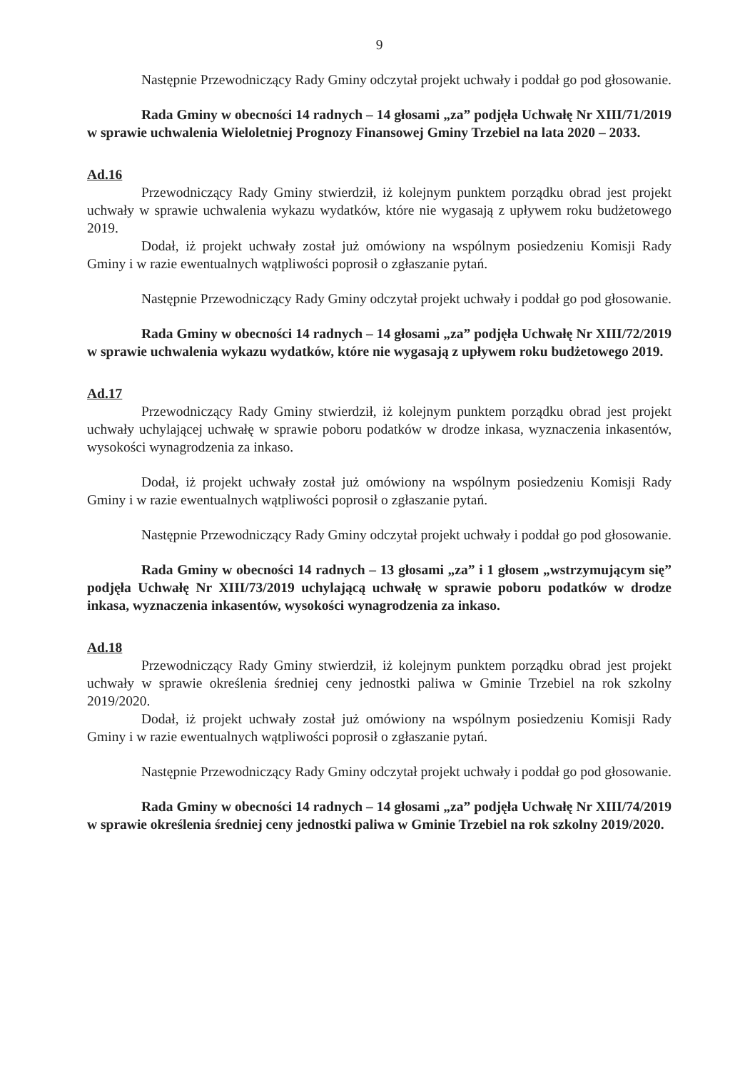9
Następnie Przewodniczący Rady Gminy odczytał projekt uchwały i poddał go pod głosowanie.
Rada Gminy w obecności 14 radnych – 14 głosami „za” podjęła Uchwałę Nr XIII/71/2019 w sprawie uchwalenia Wieloletniej Prognozy Finansowej Gminy Trzebiel na lata 2020 – 2033.
Ad.16
Przewodniczący Rady Gminy stwierdził, iż kolejnym punktem porządku obrad jest projekt uchwały w sprawie uchwalenia wykazu wydatków, które nie wygasają z upływem roku budżetowego 2019.
Dodał, iż projekt uchwały został już omówiony na wspólnym posiedzeniu Komisji Rady Gminy i w razie ewentualnych wątpliwości poprosił o zgłaszanie pytań.
Następnie Przewodniczący Rady Gminy odczytał projekt uchwały i poddał go pod głosowanie.
Rada Gminy w obecności 14 radnych – 14 głosami „za” podjęła Uchwałę Nr XIII/72/2019 w sprawie uchwalenia wykazu wydatków, które nie wygasają z upływem roku budżetowego 2019.
Ad.17
Przewodniczący Rady Gminy stwierdził, iż kolejnym punktem porządku obrad jest projekt uchwały uchylającej uchwałę w sprawie poboru podatków w drodze inkasa, wyznaczenia inkasentów, wysokości wynagrodzenia za inkaso.
Dodał, iż projekt uchwały został już omówiony na wspólnym posiedzeniu Komisji Rady Gminy i w razie ewentualnych wątpliwości poprosił o zgłaszanie pytań.
Następnie Przewodniczący Rady Gminy odczytał projekt uchwały i poddał go pod głosowanie.
Rada Gminy w obecności 14 radnych – 13 głosami „za” i 1 głosem „wstrzymującym się” podjęła Uchwałę Nr XIII/73/2019 uchylającą uchwałę w sprawie poboru podatków w drodze inkasa, wyznaczenia inkasentów, wysokości wynagrodzenia za inkaso.
Ad.18
Przewodniczący Rady Gminy stwierdził, iż kolejnym punktem porządku obrad jest projekt uchwały w sprawie określenia średniej ceny jednostki paliwa w Gminie Trzebiel na rok szkolny 2019/2020.
Dodał, iż projekt uchwały został już omówiony na wspólnym posiedzeniu Komisji Rady Gminy i w razie ewentualnych wątpliwości poprosił o zgłaszanie pytań.
Następnie Przewodniczący Rady Gminy odczytał projekt uchwały i poddał go pod głosowanie.
Rada Gminy w obecności 14 radnych – 14 głosami „za” podjęła Uchwałę Nr XIII/74/2019 w sprawie określenia średniej ceny jednostki paliwa w Gminie Trzebiel na rok szkolny 2019/2020.